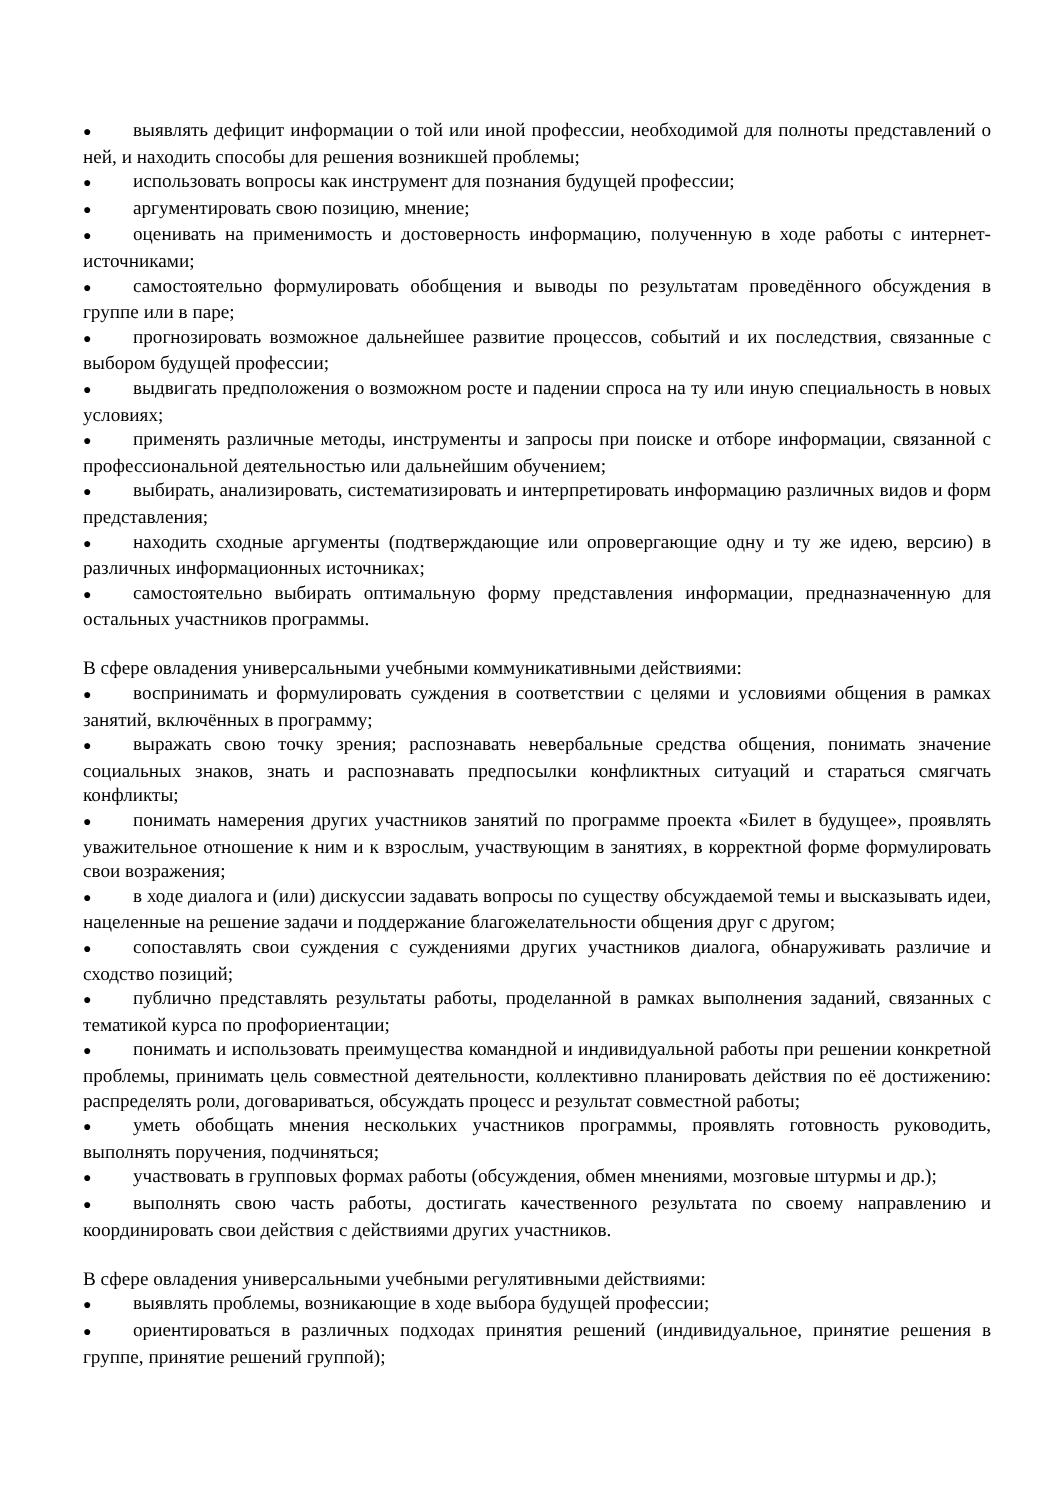● выявлять дефицит информации о той или иной профессии, необходимой для полноты представлений о ней, и находить способы для решения возникшей проблемы;
● использовать вопросы как инструмент для познания будущей профессии;
● аргументировать свою позицию, мнение;
● оценивать на применимость и достоверность информацию, полученную в ходе работы с интернет-источниками;
● самостоятельно формулировать обобщения и выводы по результатам проведённого обсуждения в группе или в паре;
● прогнозировать возможное дальнейшее развитие процессов, событий и их последствия, связанные с выбором будущей профессии;
● выдвигать предположения о возможном росте и падении спроса на ту или иную специальность в новых условиях;
● применять различные методы, инструменты и запросы при поиске и отборе информации, связанной с профессиональной деятельностью или дальнейшим обучением;
● выбирать, анализировать, систематизировать и интерпретировать информацию различных видов и форм представления;
● находить сходные аргументы (подтверждающие или опровергающие одну и ту же идею, версию) в различных информационных источниках;
● самостоятельно выбирать оптимальную форму представления информации, предназначенную для остальных участников программы.
В сфере овладения универсальными учебными коммуникативными действиями:
● воспринимать и формулировать суждения в соответствии с целями и условиями общения в рамках занятий, включённых в программу;
● выражать свою точку зрения; распознавать невербальные средства общения, понимать значение социальных знаков, знать и распознавать предпосылки конфликтных ситуаций и стараться смягчать конфликты;
● понимать намерения других участников занятий по программе проекта «Билет в будущее», проявлять уважительное отношение к ним и к взрослым, участвующим в занятиях, в корректной форме формулировать свои возражения;
● в ходе диалога и (или) дискуссии задавать вопросы по существу обсуждаемой темы и высказывать идеи, нацеленные на решение задачи и поддержание благожелательности общения друг с другом;
● сопоставлять свои суждения с суждениями других участников диалога, обнаруживать различие и сходство позиций;
● публично представлять результаты работы, проделанной в рамках выполнения заданий, связанных с тематикой курса по профориентации;
● понимать и использовать преимущества командной и индивидуальной работы при решении конкретной проблемы, принимать цель совместной деятельности, коллективно планировать действия по её достижению: распределять роли, договариваться, обсуждать процесс и результат совместной работы;
● уметь обобщать мнения нескольких участников программы, проявлять готовность руководить, выполнять поручения, подчиняться;
● участвовать в групповых формах работы (обсуждения, обмен мнениями, мозговые штурмы и др.);
● выполнять свою часть работы, достигать качественного результата по своему направлению и координировать свои действия с действиями других участников.
В сфере овладения универсальными учебными регулятивными действиями:
● выявлять проблемы, возникающие в ходе выбора будущей профессии;
● ориентироваться в различных подходах принятия решений (индивидуальное, принятие решения в группе, принятие решений группой);